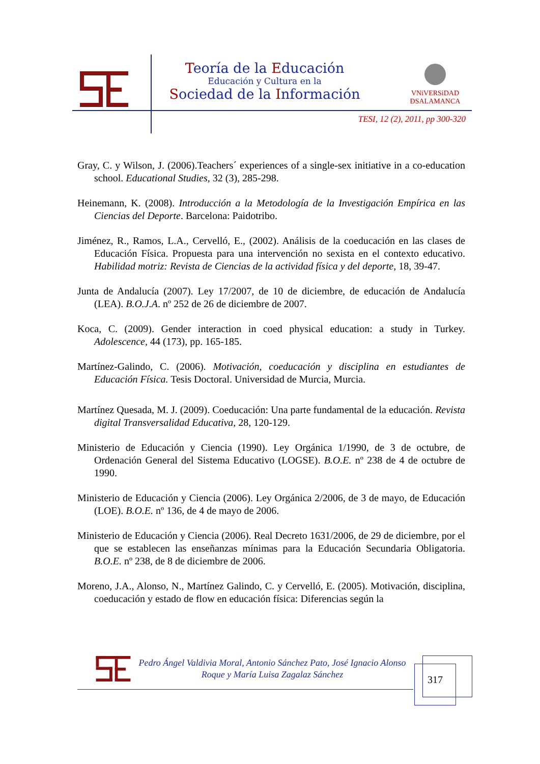Teoría de la Educación
Educación y Cultura en la
Sociedad de la Información
VNiVERSiDAD
ÐSALAMANCA
TESI, 12 (2), 2011, pp 300-320
Gray, C. y Wilson, J. (2006).Teachers´ experiences of a single-sex initiative in a co-education school. Educational Studies, 32 (3), 285-298.
Heinemann, K. (2008). Introducción a la Metodología de la Investigación Empírica en las Ciencias del Deporte. Barcelona: Paidotribo.
Jiménez, R., Ramos, L.A., Cervelló, E., (2002). Análisis de la coeducación en las clases de Educación Física. Propuesta para una intervención no sexista en el contexto educativo. Habilidad motriz: Revista de Ciencias de la actividad física y del deporte, 18, 39-47.
Junta de Andalucía (2007). Ley 17/2007, de 10 de diciembre, de educación de Andalucía (LEA). B.O.J.A. nº 252 de 26 de diciembre de 2007.
Koca, C. (2009). Gender interaction in coed physical education: a study in Turkey. Adolescence, 44 (173), pp. 165-185.
Martínez-Galindo, C. (2006). Motivación, coeducación y disciplina en estudiantes de Educación Física. Tesis Doctoral. Universidad de Murcia, Murcia.
Martínez Quesada, M. J. (2009). Coeducación: Una parte fundamental de la educación. Revista digital Transversalidad Educativa, 28, 120-129.
Ministerio de Educación y Ciencia (1990). Ley Orgánica 1/1990, de 3 de octubre, de Ordenación General del Sistema Educativo (LOGSE). B.O.E. nº 238 de 4 de octubre de 1990.
Ministerio de Educación y Ciencia (2006). Ley Orgánica 2/2006, de 3 de mayo, de Educación (LOE). B.O.E. nº 136, de 4 de mayo de 2006.
Ministerio de Educación y Ciencia (2006). Real Decreto 1631/2006, de 29 de diciembre, por el que se establecen las enseñanzas mínimas para la Educación Secundaria Obligatoria. B.O.E. nº 238, de 8 de diciembre de 2006.
Moreno, J.A., Alonso, N., Martínez Galindo, C. y Cervelló, E. (2005). Motivación, disciplina, coeducación y estado de flow en educación física: Diferencias según la
Pedro Ángel Valdivia Moral, Antonio Sánchez Pato, José Ignacio Alonso Roque y María Luisa Zagalaz Sánchez
317